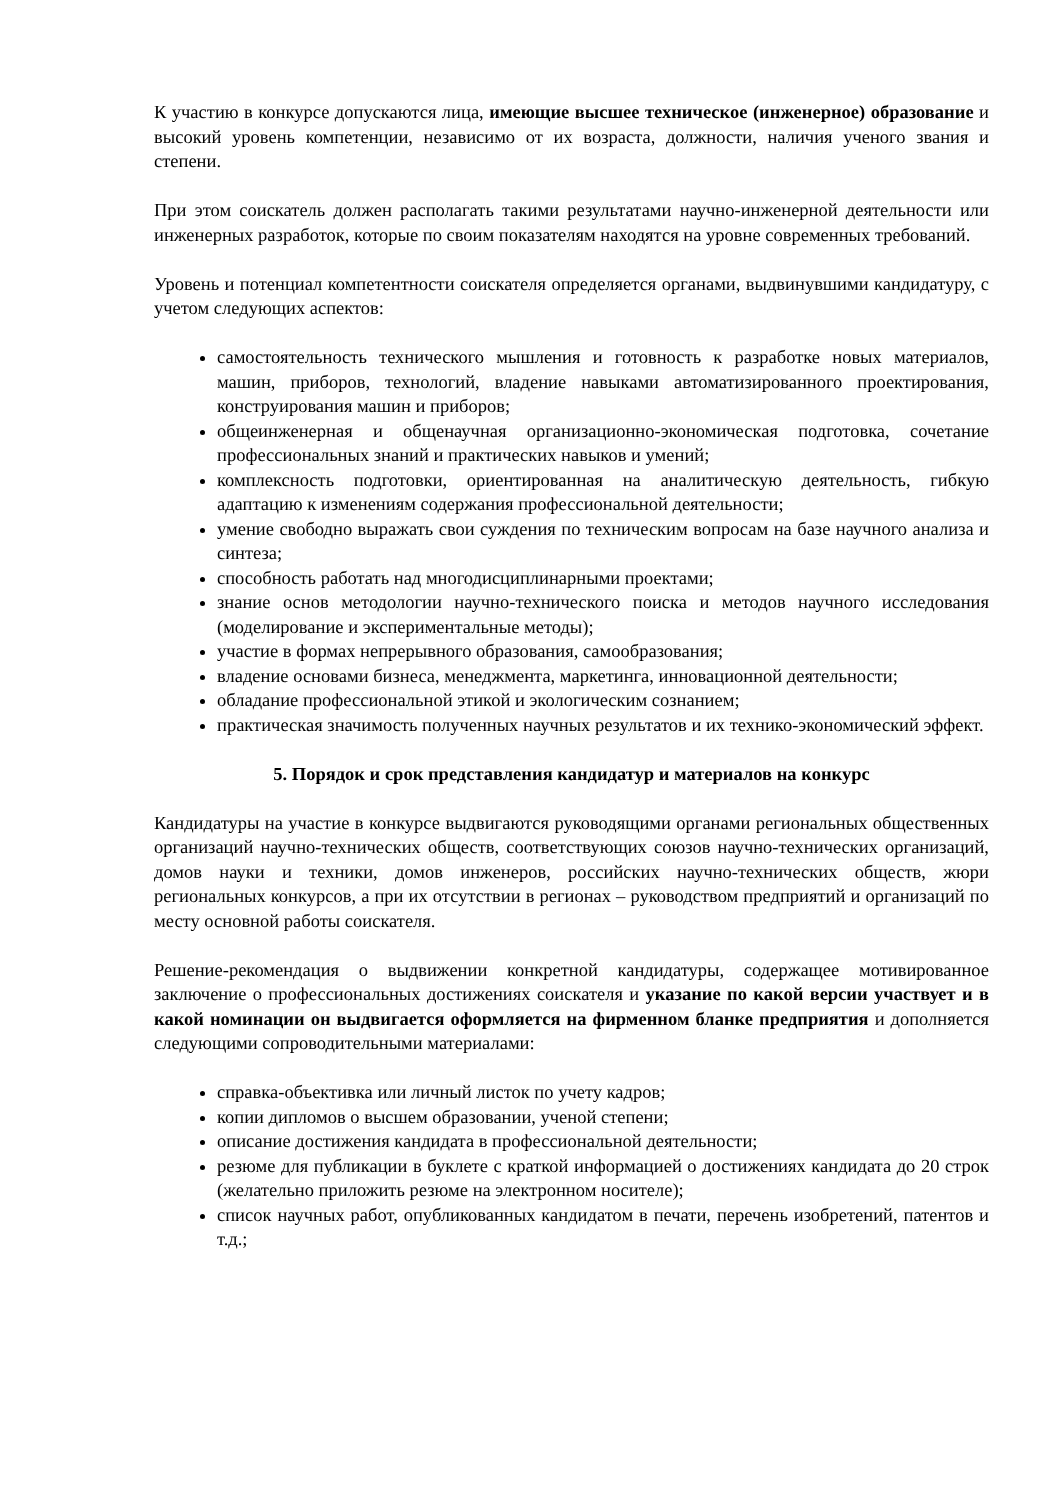К участию в конкурсе допускаются лица, имеющие высшее техническое (инженерное) образование и высокий уровень компетенции, независимо от их возраста, должности, наличия ученого звания и степени.
При этом соискатель должен располагать такими результатами научно-инженерной деятельности или инженерных разработок, которые по своим показателям находятся на уровне современных требований.
Уровень и потенциал компетентности соискателя определяется органами, выдвинувшими кандидатуру, с учетом следующих аспектов:
самостоятельность технического мышления и готовность к разработке новых материалов, машин, приборов, технологий, владение навыками автоматизированного проектирования, конструирования машин и приборов;
общеинженерная и общенаучная организационно-экономическая подготовка, сочетание профессиональных знаний и практических навыков и умений;
комплексность подготовки, ориентированная на аналитическую деятельность, гибкую адаптацию к изменениям содержания профессиональной деятельности;
умение свободно выражать свои суждения по техническим вопросам на базе научного анализа и синтеза;
способность работать над многодисциплинарными проектами;
знание основ методологии научно-технического поиска и методов научного исследования (моделирование и экспериментальные методы);
участие в формах непрерывного образования, самообразования;
владение основами бизнеса, менеджмента, маркетинга, инновационной деятельности;
обладание профессиональной этикой и экологическим сознанием;
практическая значимость полученных научных результатов и их технико-экономический эффект.
5. Порядок и срок представления кандидатур и материалов на конкурс
Кандидатуры на участие в конкурсе выдвигаются руководящими органами региональных общественных организаций научно-технических обществ, соответствующих союзов научно-технических организаций, домов науки и техники, домов инженеров, российских научно-технических обществ, жюри региональных конкурсов, а при их отсутствии в регионах – руководством предприятий и организаций по месту основной работы соискателя.
Решение-рекомендация о выдвижении конкретной кандидатуры, содержащее мотивированное заключение о профессиональных достижениях соискателя и указание по какой версии участвует и в какой номинации он выдвигается оформляется на фирменном бланке предприятия и дополняется следующими сопроводительными материалами:
справка-объективка или личный листок по учету кадров;
копии дипломов о высшем образовании, ученой степени;
описание достижения кандидата в профессиональной деятельности;
резюме для публикации в буклете с краткой информацией о достижениях кандидата до 20 строк (желательно приложить резюме на электронном носителе);
список научных работ, опубликованных кандидатом в печати, перечень изобретений, патентов и т.д.;